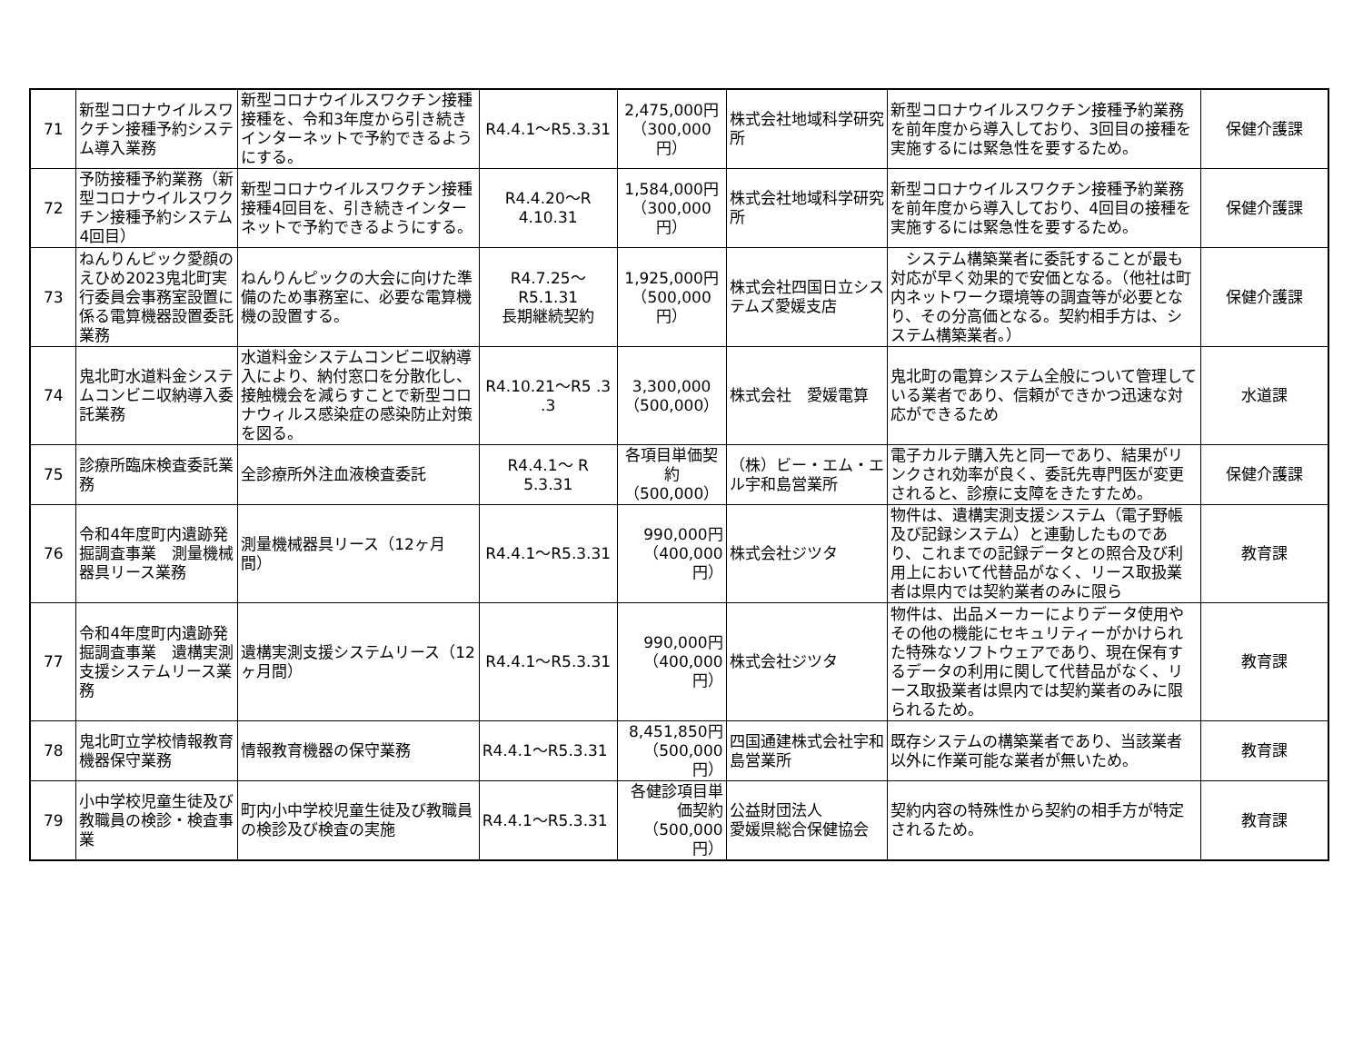| 71 | 新型コロナウイルスワクチン接種予約システム導入業務 | 新型コロナウイルスワクチン接種接種を、令和3年度から引き続きインターネットで予約できるようにする。 | R4.4.1～R5.3.31 | 2,475,000円 （300,000円） | 株式会社地域科学研究所 | 新型コロナウイルスワクチン接種予約業務を前年度から導入しており、3回目の接種を実施するには緊急性を要するため。 | 保健介護課 |
| 72 | 予防接種予約業務（新型コロナウイルスワクチン接種予約システム4回目） | 新型コロナウイルスワクチン接種接種4回目を、引き続きインターネットで予約できるようにする。 | R4.4.20～R 4.10.31 | 1,584,000円 （300,000円） | 株式会社地域科学研究所 | 新型コロナウイルスワクチン接種予約業務を前年度から導入しており、4回目の接種を実施するには緊急性を要するため。 | 保健介護課 |
| 73 | ねんりんピック愛顔のえひめ2023鬼北町実行委員会事務室設置に係る電算機器設置委託業務 | ねんりんピックの大会に向けた準備のため事務室に、必要な電算機機の設置する。 | R4.7.25～R5.1.31 長期継続契約 | 1,925,000円 （500,000円） | 株式会社四国日立システムズ愛媛支店 | システム構築業者に委託することが最も対応が早く効果的で安価となる。（他社は町内ネットワーク環境等の調査等が必要となり、その分高価となる。契約相手方は、システム構築業者。） | 保健介護課 |
| 74 | 鬼北町水道料金システムコンビニ収納導入委託業務 | 水道料金システムコンビニ収納導入により、納付窓口を分散化し、接触機会を減らすことで新型コロナウィルス感染症の感染防止対策を図る。 | R4.10.21～R5 .3 .3 | 3,300,000 （500,000） | 株式会社 愛媛電算 | 鬼北町の電算システム全般について管理している業者であり、信頼ができかつ迅速な対応ができるため | 水道課 |
| 75 | 診療所臨床検査委託業務 | 全診療所外注血液検査委託 | R4.4.1～ R 5.3.31 | 各項目単価契約 （500,000） | （株）ビー・エム・エル宇和島営業所 | 電子カルテ購入先と同一であり、結果がリンクされ効率が良く、委託先専門医が変更されると、診療に支障をきたすため。 | 保健介護課 |
| 76 | 令和4年度町内遺跡発掘調査事業 測量機械器具リース業務 | 測量機械器具リース（12ヶ月間） | R4.4.1～R5.3.31 | 990,000円 （400,000円） | 株式会社ジツタ | 物件は、遺構実測支援システム（電子野帳及び記録システム）と連動したものであり、これまでの記録データとの照合及び利用上において代替品がなく、リース取扱業者は県内では契約業者のみに限ら | 教育課 |
| 77 | 令和4年度町内遺跡発掘調査事業 遺構実測支援システムリース業務 | 遺構実測支援システムリース（12ヶ月間） | R4.4.1～R5.3.31 | 990,000円 （400,000円） | 株式会社ジツタ | 物件は、出品メーカーによりデータ使用やその他の機能にセキュリティーがかけられた特殊なソフトウェアであり、現在保有するデータの利用に関して代替品がなく、リース取扱業者は県内では契約業者のみに限られるため。 | 教育課 |
| 78 | 鬼北町立学校情報教育機器保守業務 | 情報教育機器の保守業務 | R4.4.1～R5.3.31 | 8,451,850円 （500,000円） | 四国通建株式会社宇和島営業所 | 既存システムの構築業者であり、当該業者以外に作業可能な業者が無いため。 | 教育課 |
| 79 | 小中学校児童生徒及び教職員の検診・検査事業 | 町内小中学校児童生徒及び教職員の検診及び検査の実施 | R4.4.1～R5.3.31 | 各健診項目単価契約 （500,000円） | 公益財団法人 愛媛県総合保健協会 | 契約内容の特殊性から契約の相手方が特定されるため。 | 教育課 |